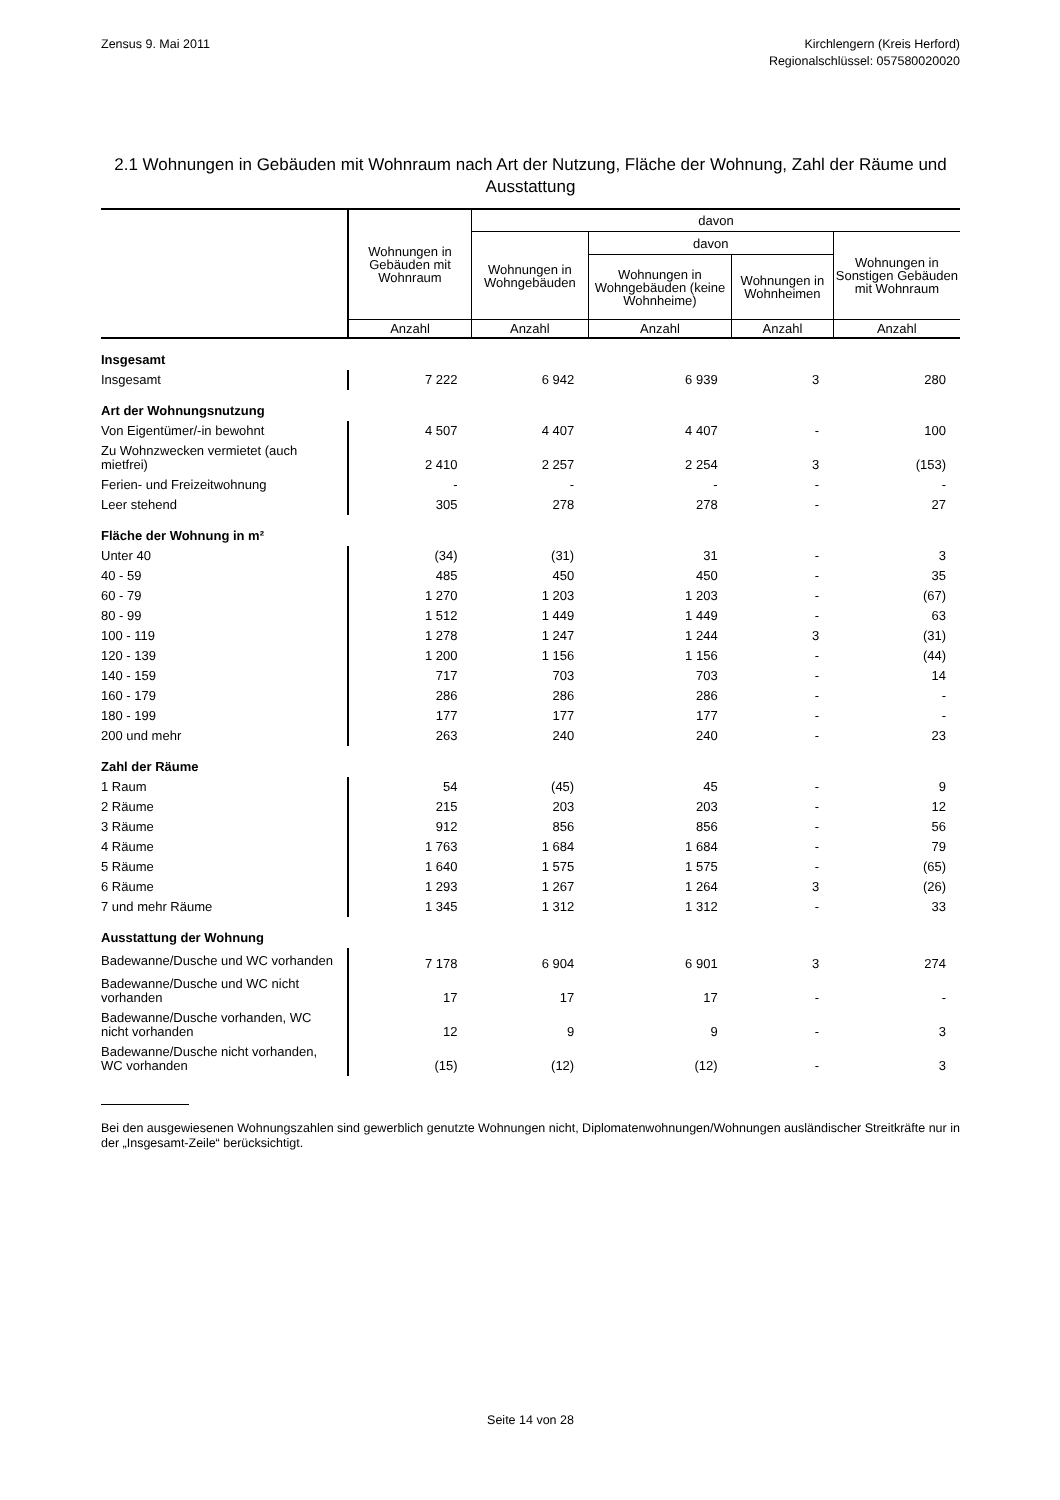Zensus 9. Mai 2011 Kirchlengern (Kreis Herford)
Regionalschlüssel: 057580020020
2.1 Wohnungen in Gebäuden mit Wohnraum nach Art der Nutzung, Fläche der Wohnung, Zahl der Räume und Ausstattung
| | Wohnungen in Gebäuden mit Wohnraum | davon | | | |
| --- | --- | --- | --- | --- | --- |
| | | Wohnungen in Wohngebäuden | davon | | Wohnungen in Sonstigen Gebäuden mit Wohnraum |
| | | | Wohnungen in Wohngebäuden (keine Wohnheime) | Wohnungen in Wohnheimen | |
| | Anzahl | Anzahl | Anzahl | Anzahl | Anzahl |
| Insgesamt | | | | | |
| Insgesamt | 7 222 | 6 942 | 6 939 | 3 | 280 |
| Art der Wohnungsnutzung | | | | | |
| Von Eigentümer/-in bewohnt | 4 507 | 4 407 | 4 407 | - | 100 |
| Zu Wohnzwecken vermietet (auch mietfrei) | 2 410 | 2 257 | 2 254 | 3 | (153) |
| Ferien- und Freizeitwohnung | - | - | - | - | - |
| Leer stehend | 305 | 278 | 278 | - | 27 |
| Fläche der Wohnung in m² | | | | | |
| Unter 40 | (34) | (31) | 31 | - | 3 |
| 40 - 59 | 485 | 450 | 450 | - | 35 |
| 60 - 79 | 1 270 | 1 203 | 1 203 | - | (67) |
| 80 - 99 | 1 512 | 1 449 | 1 449 | - | 63 |
| 100 - 119 | 1 278 | 1 247 | 1 244 | 3 | (31) |
| 120 - 139 | 1 200 | 1 156 | 1 156 | - | (44) |
| 140 - 159 | 717 | 703 | 703 | - | 14 |
| 160 - 179 | 286 | 286 | 286 | - | - |
| 180 - 199 | 177 | 177 | 177 | - | - |
| 200 und mehr | 263 | 240 | 240 | - | 23 |
| Zahl der Räume | | | | | |
| 1 Raum | 54 | (45) | 45 | - | 9 |
| 2 Räume | 215 | 203 | 203 | - | 12 |
| 3 Räume | 912 | 856 | 856 | - | 56 |
| 4 Räume | 1 763 | 1 684 | 1 684 | - | 79 |
| 5 Räume | 1 640 | 1 575 | 1 575 | - | (65) |
| 6 Räume | 1 293 | 1 267 | 1 264 | 3 | (26) |
| 7 und mehr Räume | 1 345 | 1 312 | 1 312 | - | 33 |
| Ausstattung der Wohnung | | | | | |
| Badewanne/Dusche und WC vorhanden | 7 178 | 6 904 | 6 901 | 3 | 274 |
| Badewanne/Dusche und WC nicht vorhanden | 17 | 17 | 17 | - | - |
| Badewanne/Dusche vorhanden, WC nicht vorhanden | 12 | 9 | 9 | - | 3 |
| Badewanne/Dusche nicht vorhanden, WC vorhanden | (15) | (12) | (12) | - | 3 |
Bei den ausgewiesenen Wohnungszahlen sind gewerblich genutzte Wohnungen nicht, Diplomatenwohnungen/Wohnungen ausländischer Streitkräfte nur in der „Insgesamt-Zeile“ berücksichtigt.
Seite 14 von 28